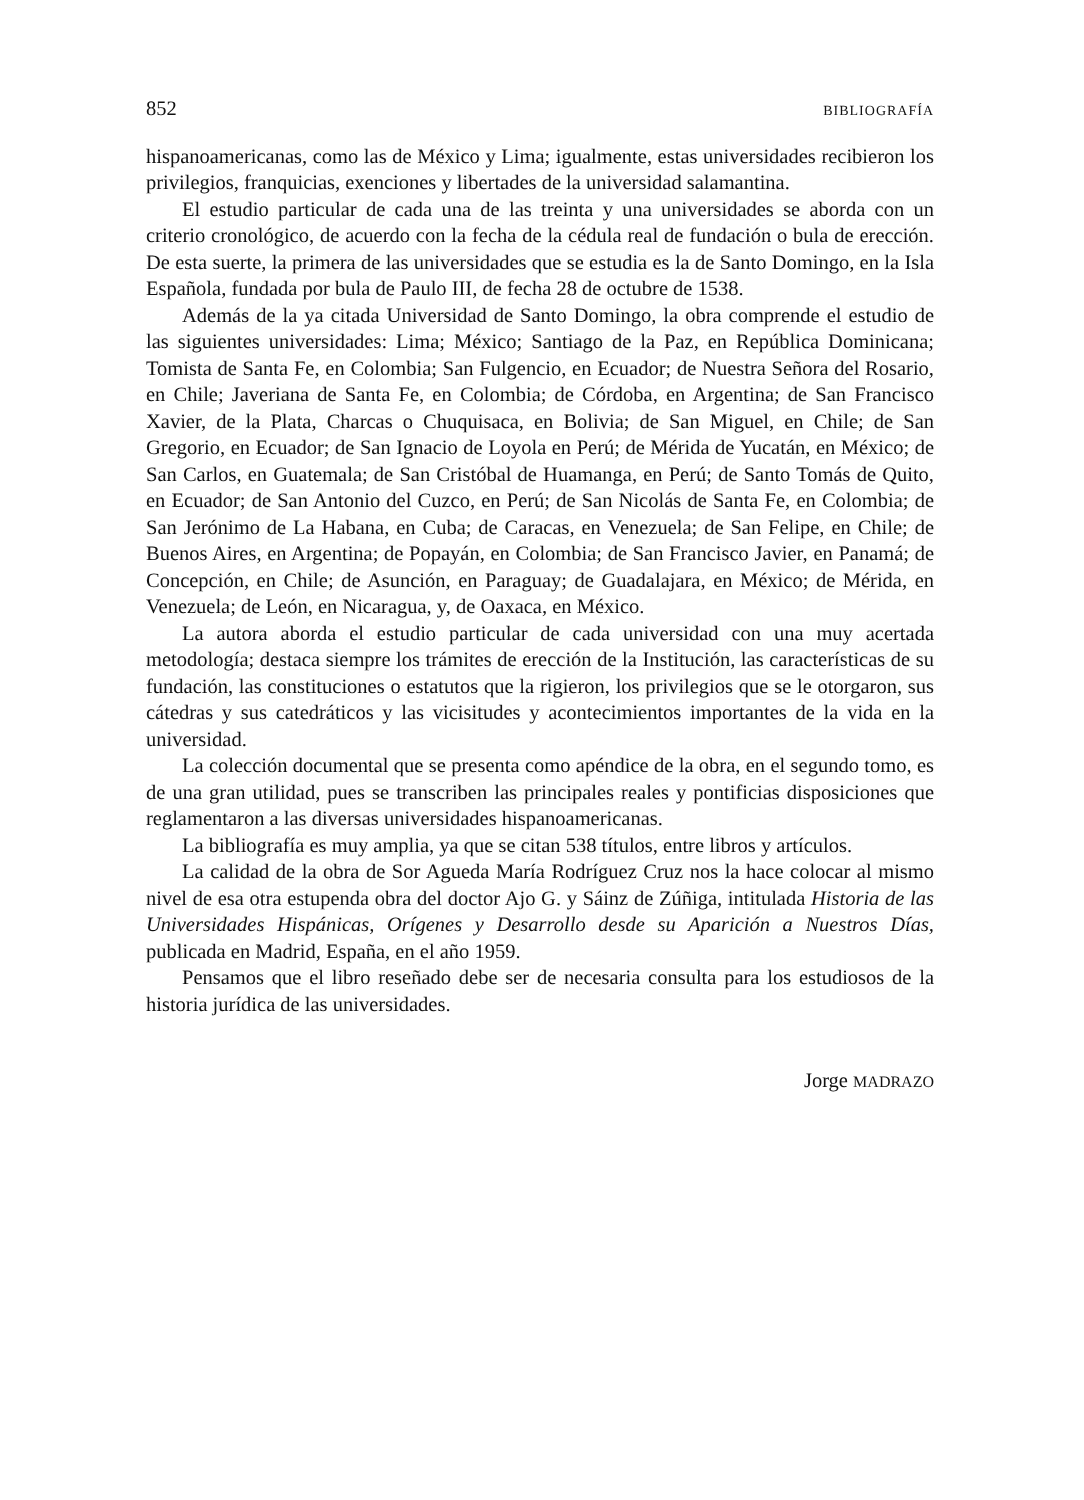852 BIBLIOGRAFÍA
hispanoamericanas, como las de México y Lima; igualmente, estas universidades recibieron los privilegios, franquicias, exenciones y libertades de la universidad salamantina.
El estudio particular de cada una de las treinta y una universidades se aborda con un criterio cronológico, de acuerdo con la fecha de la cédula real de fundación o bula de erección. De esta suerte, la primera de las universidades que se estudia es la de Santo Domingo, en la Isla Española, fundada por bula de Paulo III, de fecha 28 de octubre de 1538.
Además de la ya citada Universidad de Santo Domingo, la obra comprende el estudio de las siguientes universidades: Lima; México; Santiago de la Paz, en República Dominicana; Tomista de Santa Fe, en Colombia; San Fulgencio, en Ecuador; de Nuestra Señora del Rosario, en Chile; Javeriana de Santa Fe, en Colombia; de Córdoba, en Argentina; de San Francisco Xavier, de la Plata, Charcas o Chuquisaca, en Bolivia; de San Miguel, en Chile; de San Gregorio, en Ecuador; de San Ignacio de Loyola en Perú; de Mérida de Yucatán, en México; de San Carlos, en Guatemala; de San Cristóbal de Huamanga, en Perú; de Santo Tomás de Quito, en Ecuador; de San Antonio del Cuzco, en Perú; de San Nicolás de Santa Fe, en Colombia; de San Jerónimo de La Habana, en Cuba; de Caracas, en Venezuela; de San Felipe, en Chile; de Buenos Aires, en Argentina; de Popayán, en Colombia; de San Francisco Javier, en Panamá; de Concepción, en Chile; de Asunción, en Paraguay; de Guadalajara, en México; de Mérida, en Venezuela; de León, en Nicaragua, y, de Oaxaca, en México.
La autora aborda el estudio particular de cada universidad con una muy acertada metodología; destaca siempre los trámites de erección de la Institución, las características de su fundación, las constituciones o estatutos que la rigieron, los privilegios que se le otorgaron, sus cátedras y sus catedráticos y las vicisitudes y acontecimientos importantes de la vida en la universidad.
La colección documental que se presenta como apéndice de la obra, en el segundo tomo, es de una gran utilidad, pues se transcriben las principales reales y pontificias disposiciones que reglamentaron a las diversas universidades hispanoamericanas.
La bibliografía es muy amplia, ya que se citan 538 títulos, entre libros y artículos.
La calidad de la obra de Sor Agueda María Rodríguez Cruz nos la hace colocar al mismo nivel de esa otra estupenda obra del doctor Ajo G. y Sáinz de Zúñiga, intitulada Historia de las Universidades Hispánicas, Orígenes y Desarrollo desde su Aparición a Nuestros Días, publicada en Madrid, España, en el año 1959.
Pensamos que el libro reseñado debe ser de necesaria consulta para los estudiosos de la historia jurídica de las universidades.
Jorge MADRAZO